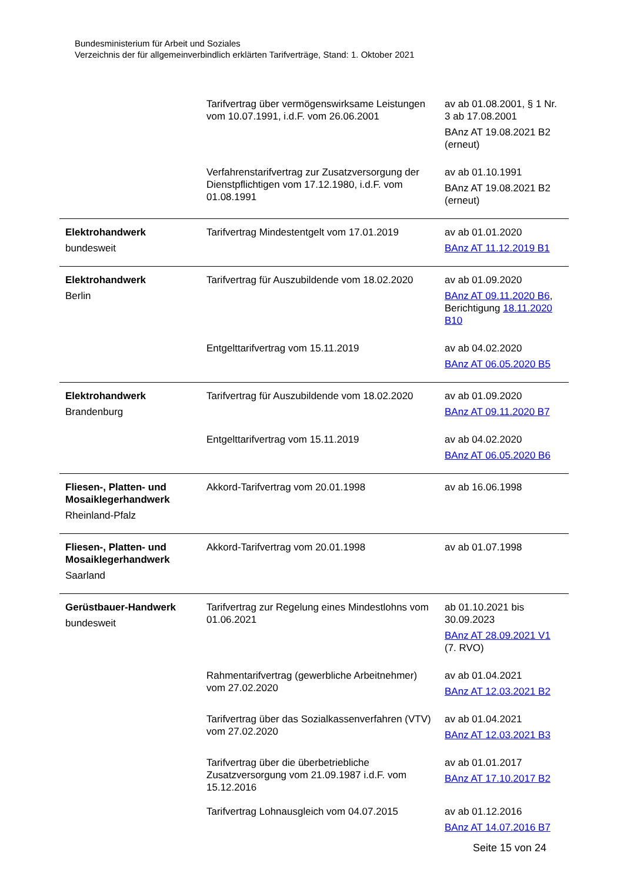Bundesministerium für Arbeit und Soziales
Verzeichnis der für allgemeinverbindlich erklärten Tarifverträge, Stand: 1. Oktober 2021
| | Tarifvertrag über vermögenswirksame Leistungen vom 10.07.1991, i.d.F. vom 26.06.2001 | av ab 01.08.2001, § 1 Nr. 3 ab 17.08.2001 BAnz AT 19.08.2021 B2 (erneut) |
| | Verfahrenstarifvertrag zur Zusatzversorgung der Dienstpflichtigen vom 17.12.1980, i.d.F. vom 01.08.1991 | av ab 01.10.1991 BAnz AT 19.08.2021 B2 (erneut) |
| Elektrohandwerk bundesweit | Tarifvertrag Mindestentgelt vom 17.01.2019 | av ab 01.01.2020 BAnz AT 11.12.2019 B1 |
| Elektrohandwerk Berlin | Tarifvertrag für Auszubildende vom 18.02.2020 | av ab 01.09.2020 BAnz AT 09.11.2020 B6 , Berichtigung 18.11.2020 B10 |
| | Entgelttarifvertrag vom 15.11.2019 | av ab 04.02.2020 BAnz AT 06.05.2020 B5 |
| Elektrohandwerk Brandenburg | Tarifvertrag für Auszubildende vom 18.02.2020 | av ab 01.09.2020 BAnz AT 09.11.2020 B7 |
| | Entgelttarifvertrag vom 15.11.2019 | av ab 04.02.2020 BAnz AT 06.05.2020 B6 |
| Fliesen-, Platten- und Mosaiklegerhandwerk Rheinland-Pfalz | Akkord-Tarifvertrag vom 20.01.1998 | av ab 16.06.1998 |
| Fliesen-, Platten- und Mosaiklegerhandwerk Saarland | Akkord-Tarifvertrag vom 20.01.1998 | av ab 01.07.1998 |
| Gerüstbauer-Handwerk bundesweit | Tarifvertrag zur Regelung eines Mindestlohns vom 01.06.2021 | ab 01.10.2021 bis 30.09.2023 BAnz AT 28.09.2021 V1 (7. RVO) |
| | Rahmentarifvertrag (gewerbliche Arbeitnehmer) vom 27.02.2020 | av ab 01.04.2021 BAnz AT 12.03.2021 B2 |
| | Tarifvertrag über das Sozialkassenverfahren (VTV) vom 27.02.2020 | av ab 01.04.2021 BAnz AT 12.03.2021 B3 |
| | Tarifvertrag über die überbetriebliche Zusatzversorgung vom 21.09.1987 i.d.F. vom 15.12.2016 | av ab 01.01.2017 BAnz AT 17.10.2017 B2 |
| | Tarifvertrag Lohnausgleich vom 04.07.2015 | av ab 01.12.2016 BAnz AT 14.07.2016 B7 |
Seite 15 von 24